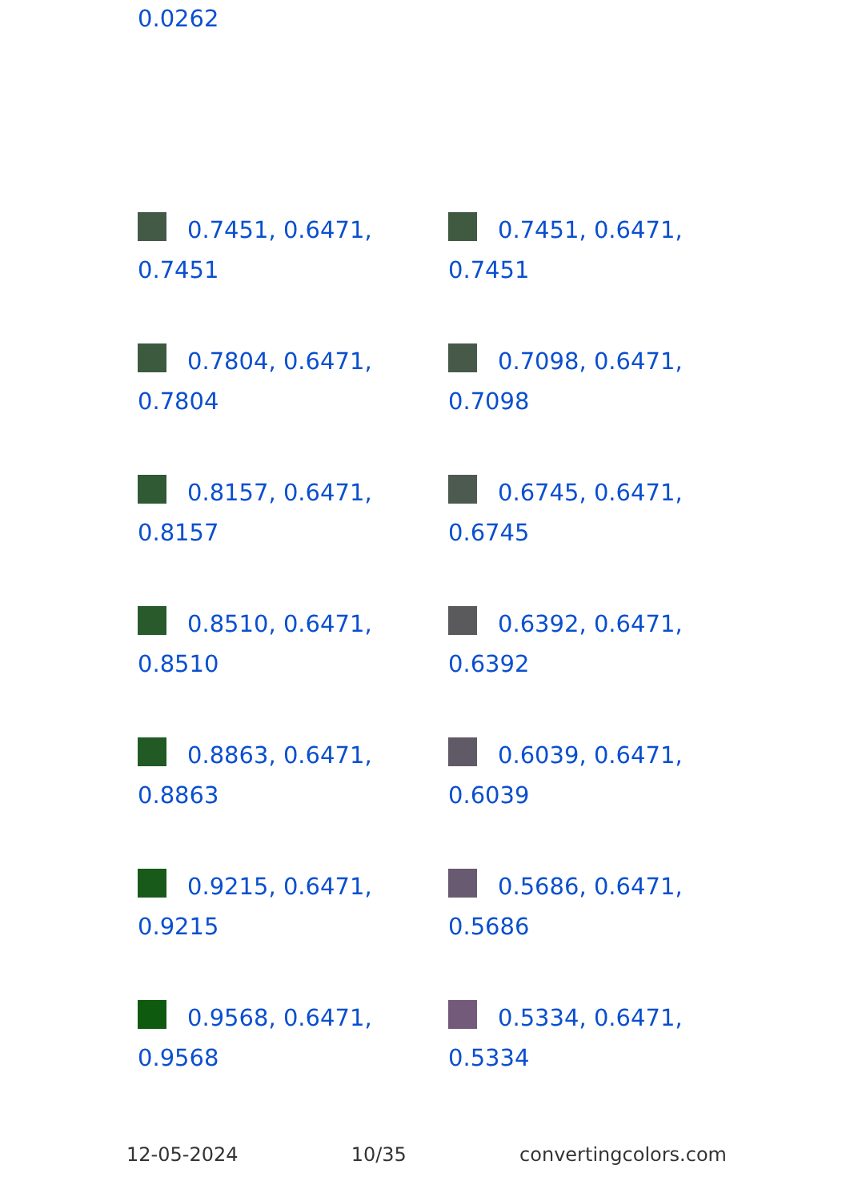0.0262
0.7451, 0.6471, 0.7451
0.7451, 0.6471, 0.7451
0.7804, 0.6471, 0.7804
0.7098, 0.6471, 0.7098
0.8157, 0.6471, 0.8157
0.6745, 0.6471, 0.6745
0.8510, 0.6471, 0.8510
0.6392, 0.6471, 0.6392
0.8863, 0.6471, 0.8863
0.6039, 0.6471, 0.6039
0.9215, 0.6471, 0.9215
0.5686, 0.6471, 0.5686
0.9568, 0.6471, 0.9568
0.5334, 0.6471, 0.5334
12-05-2024 10/35 convertingcolors.com